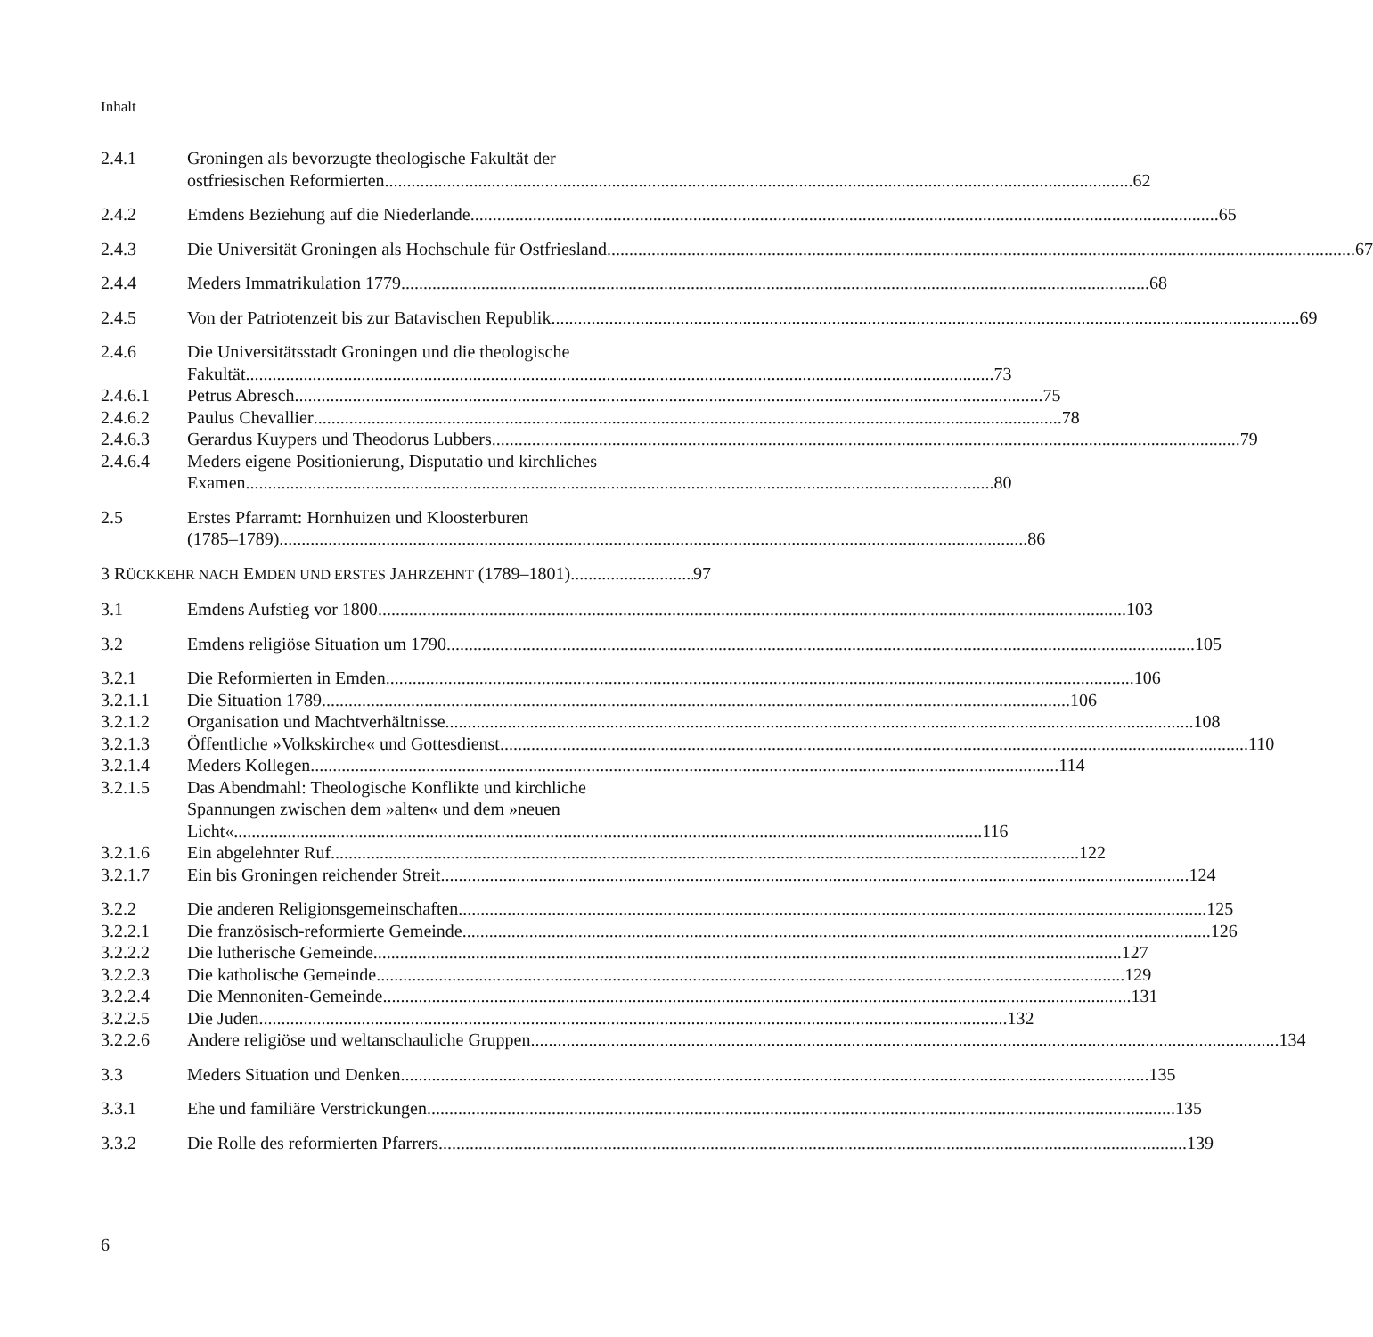Inhalt
2.4.1 Groningen als bevorzugte theologische Fakultät der
ostfriesischen Reformierten 62
2.4.2 Emdens Beziehung auf die Niederlande 65
2.4.3 Die Universität Groningen als Hochschule für Ostfriesland 67
2.4.4 Meders Immatrikulation 1779 68
2.4.5 Von der Patriotenzeit bis zur Batavischen Republik 69
2.4.6 Die Universitätsstadt Groningen und die theologische
Fakultät 73
2.4.6.1 Petrus Abresch 75
2.4.6.2 Paulus Chevallier 78
2.4.6.3 Gerardus Kuypers und Theodorus Lubbers 79
2.4.6.4 Meders eigene Positionierung, Disputatio und kirchliches
Examen 80
2.5 Erstes Pfarramt: Hornhuizen und Kloosterburen
(1785–1789) 86
3 RÜCKKEHR NACH EMDEN UND ERSTES JAHRZEHNT (1789–1801) 97
3.1 Emdens Aufstieg vor 1800 103
3.2 Emdens religiöse Situation um 1790 105
3.2.1 Die Reformierten in Emden 106
3.2.1.1 Die Situation 1789 106
3.2.1.2 Organisation und Machtverhältnisse 108
3.2.1.3 Öffentliche »Volkskirche« und Gottesdienst 110
3.2.1.4 Meders Kollegen 114
3.2.1.5 Das Abendmahl: Theologische Konflikte und kirchliche
Spannungen zwischen dem »alten« und dem »neuen
Licht« 116
3.2.1.6 Ein abgelehnter Ruf 122
3.2.1.7 Ein bis Groningen reichender Streit 124
3.2.2 Die anderen Religionsgemeinschaften 125
3.2.2.1 Die französisch-reformierte Gemeinde 126
3.2.2.2 Die lutherische Gemeinde 127
3.2.2.3 Die katholische Gemeinde 129
3.2.2.4 Die Mennoniten-Gemeinde 131
3.2.2.5 Die Juden 132
3.2.2.6 Andere religiöse und weltanschauliche Gruppen 134
3.3 Meders Situation und Denken 135
3.3.1 Ehe und familiäre Verstrickungen 135
3.3.2 Die Rolle des reformierten Pfarrers 139
6